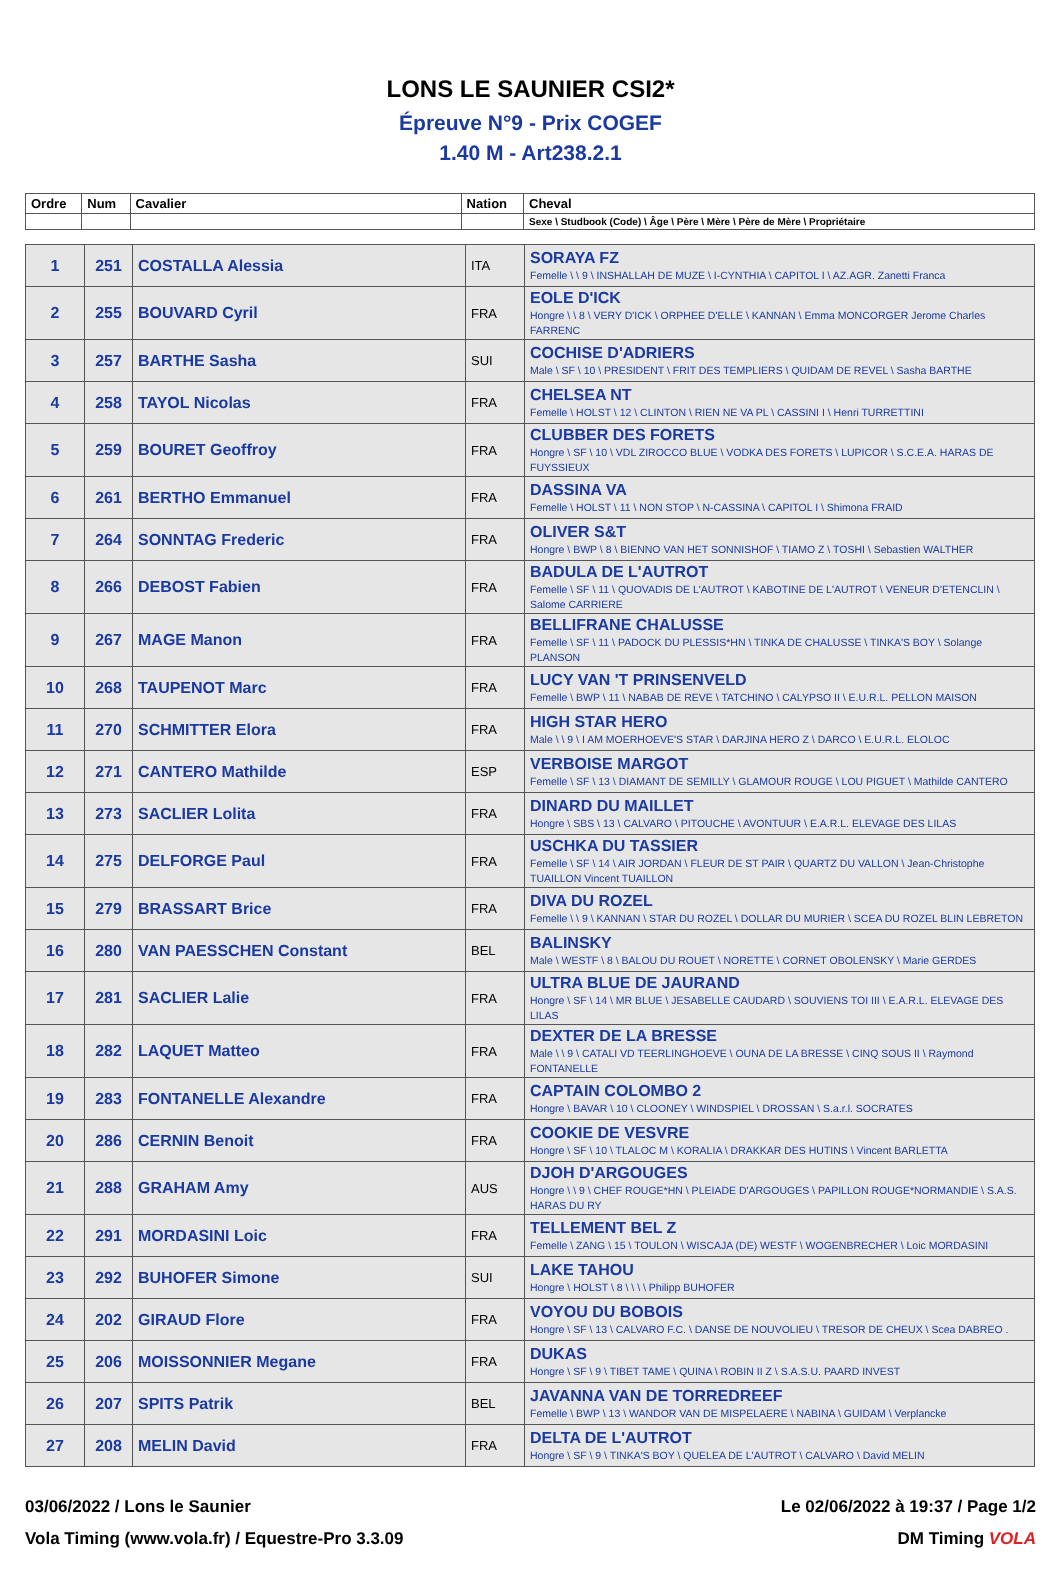LONS LE SAUNIER CSI2*
Épreuve N°9 - Prix COGEF
1.40 M - Art238.2.1
| Ordre | Num | Cavalier | Nation | Cheval |
| --- | --- | --- | --- | --- |
| | | | | Sexe \ Studbook (Code) \ Âge \ Père \ Mère \ Père de Mère \ Propriétaire |
| 1 | 251 | COSTALLA Alessia | ITA | SORAYA FZ Femelle \ \ 9 \ INSHALLAH DE MUZE \ I-CYNTHIA \ CAPITOL I \ AZ.AGR. Zanetti Franca |
| 2 | 255 | BOUVARD Cyril | FRA | EOLE D'ICK Hongre \ \ 8 \ VERY D'ICK \ ORPHEE D'ELLE \ KANNAN \ Emma MONCORGER Jerome Charles FARRENC |
| 3 | 257 | BARTHE Sasha | SUI | COCHISE D'ADRIERS Male \ SF \ 10 \ PRESIDENT \ FRIT DES TEMPLIERS \ QUIDAM DE REVEL \ Sasha BARTHE |
| 4 | 258 | TAYOL Nicolas | FRA | CHELSEA NT Femelle \ HOLST \ 12 \ CLINTON \ RIEN NE VA PL \ CASSINI I \ Henri TURRETTINI |
| 5 | 259 | BOURET Geoffroy | FRA | CLUBBER DES FORETS Hongre \ SF \ 10 \ VDL ZIROCCO BLUE \ VODKA DES FORETS \ LUPICOR \ S.C.E.A. HARAS DE FUYSSIEUX |
| 6 | 261 | BERTHO Emmanuel | FRA | DASSINA VA Femelle \ HOLST \ 11 \ NON STOP \ N-CASSINA \ CAPITOL I \ Shimona FRAID |
| 7 | 264 | SONNTAG Frederic | FRA | OLIVER S&T Hongre \ BWP \ 8 \ BIENNO VAN HET SONNISHOF \ TIAMO Z \ TOSHI \ Sebastien WALTHER |
| 8 | 266 | DEBOST Fabien | FRA | BADULA DE L'AUTROT Femelle \ SF \ 11 \ QUOVADIS DE L'AUTROT \ KABOTINE DE L'AUTROT \ VENEUR D'ETENCLIN \ Salome CARRIERE |
| 9 | 267 | MAGE Manon | FRA | BELLIFRANE CHALUSSE Femelle \ SF \ 11 \ PADOCK DU PLESSIS*HN \ TINKA DE CHALUSSE \ TINKA'S BOY \ Solange PLANSON |
| 10 | 268 | TAUPENOT Marc | FRA | LUCY VAN 'T PRINSENVELD Femelle \ BWP \ 11 \ NABAB DE REVE \ TATCHINO \ CALYPSO II \ E.U.R.L. PELLON MAISON |
| 11 | 270 | SCHMITTER Elora | FRA | HIGH STAR HERO Male \ \ 9 \ I AM MOERHOEVE'S STAR \ DARJINA HERO Z \ DARCO \ E.U.R.L. ELOLOC |
| 12 | 271 | CANTERO Mathilde | ESP | VERBOISE MARGOT Femelle \ SF \ 13 \ DIAMANT DE SEMILLY \ GLAMOUR ROUGE \ LOU PIGUET \ Mathilde CANTERO |
| 13 | 273 | SACLIER Lolita | FRA | DINARD DU MAILLET Hongre \ SBS \ 13 \ CALVARO \ PITOUCHE \ AVONTUUR \ E.A.R.L. ELEVAGE DES LILAS |
| 14 | 275 | DELFORGE Paul | FRA | USCHKA DU TASSIER Femelle \ SF \ 14 \ AIR JORDAN \ FLEUR DE ST PAIR \ QUARTZ DU VALLON \ Jean-Christophe TUAILLON Vincent TUAILLON |
| 15 | 279 | BRASSART Brice | FRA | DIVA DU ROZEL Femelle \ \ 9 \ KANNAN \ STAR DU ROZEL \ DOLLAR DU MURIER \ SCEA DU ROZEL BLIN LEBRETON |
| 16 | 280 | VAN PAESSCHEN Constant | BEL | BALINSKY Male \ WESTF \ 8 \ BALOU DU ROUET \ NORETTE \ CORNET OBOLENSKY \ Marie GERDES |
| 17 | 281 | SACLIER Lalie | FRA | ULTRA BLUE DE JAURAND Hongre \ SF \ 14 \ MR BLUE \ JESABELLE CAUDARD \ SOUVIENS TOI III \ E.A.R.L. ELEVAGE DES LILAS |
| 18 | 282 | LAQUET Matteo | FRA | DEXTER DE LA BRESSE Male \ \ 9 \ CATALI VD TEERLINGHOEVE \ OUNA DE LA BRESSE \ CINQ SOUS II \ Raymond FONTANELLE |
| 19 | 283 | FONTANELLE Alexandre | FRA | CAPTAIN COLOMBO 2 Hongre \ BAVAR \ 10 \ CLOONEY \ WINDSPIEL \ DROSSAN \ S.a.r.l. SOCRATES |
| 20 | 286 | CERNIN Benoit | FRA | COOKIE DE VESVRE Hongre \ SF \ 10 \ TLALOC M \ KORALIA \ DRAKKAR DES HUTINS \ Vincent BARLETTA |
| 21 | 288 | GRAHAM Amy | AUS | DJOH D'ARGOUGES Hongre \ \ 9 \ CHEF ROUGE*HN \ PLEIADE D'ARGOUGES \ PAPILLON ROUGE*NORMANDIE \ S.A.S. HARAS DU RY |
| 22 | 291 | MORDASINI Loic | FRA | TELLEMENT BEL Z Femelle \ ZANG \ 15 \ TOULON \ WISCAJA (DE) WESTF \ WOGENBRECHER \ Loic MORDASINI |
| 23 | 292 | BUHOFER Simone | SUI | LAKE TAHOU Hongre \ HOLST \ 8 \ \ \ \ Philipp BUHOFER |
| 24 | 202 | GIRAUD Flore | FRA | VOYOU DU BOBOIS Hongre \ SF \ 13 \ CALVARO F.C. \ DANSE DE NOUVOLIEU \ TRESOR DE CHEUX \ Scea DABREO . |
| 25 | 206 | MOISSONNIER Megane | FRA | DUKAS Hongre \ SF \ 9 \ TIBET TAME \ QUINA \ ROBIN II Z \ S.A.S.U. PAARD INVEST |
| 26 | 207 | SPITS Patrik | BEL | JAVANNA VAN DE TORREDREEF Femelle \ BWP \ 13 \ WANDOR VAN DE MISPELAERE \ NABINA \ GUIDAM \ Verplancke |
| 27 | 208 | MELIN David | FRA | DELTA DE L'AUTROT Hongre \ SF \ 9 \ TINKA'S BOY \ QUELEA DE L'AUTROT \ CALVARO \ David MELIN |
03/06/2022 / Lons le Saunier Le 02/06/2022 à 19:37 / Page 1/2
Vola Timing (www.vola.fr) / Equestre-Pro 3.3.09 DM Timing VOLA